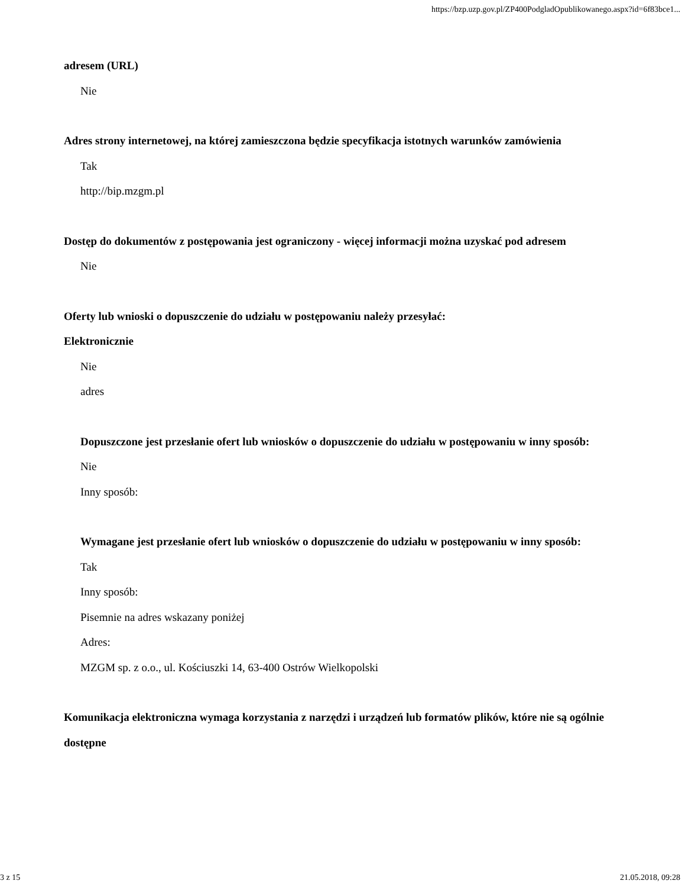https://bzp.uzp.gov.pl/ZP400PodgladOpublikowanego.aspx?id=6f83bce1...
adresem (URL)
Nie
Adres strony internetowej, na której zamieszczona będzie specyfikacja istotnych warunków zamówienia
Tak
http://bip.mzgm.pl
Dostęp do dokumentów z postępowania jest ograniczony - więcej informacji można uzyskać pod adresem
Nie
Oferty lub wnioski o dopuszczenie do udziału w postępowaniu należy przesyłać:
Elektronicznie
Nie
adres
Dopuszczone jest przesłanie ofert lub wniosków o dopuszczenie do udziału w postępowaniu w inny sposób:
Nie
Inny sposób:
Wymagane jest przesłanie ofert lub wniosków o dopuszczenie do udziału w postępowaniu w inny sposób:
Tak
Inny sposób:
Pisemnie na adres wskazany poniżej
Adres:
MZGM sp. z o.o., ul. Kościuszki 14, 63-400 Ostrów Wielkopolski
Komunikacja elektroniczna wymaga korzystania z narzędzi i urządzeń lub formatów plików, które nie są ogólnie dostępne
3 z 15 21.05.2018, 09:28